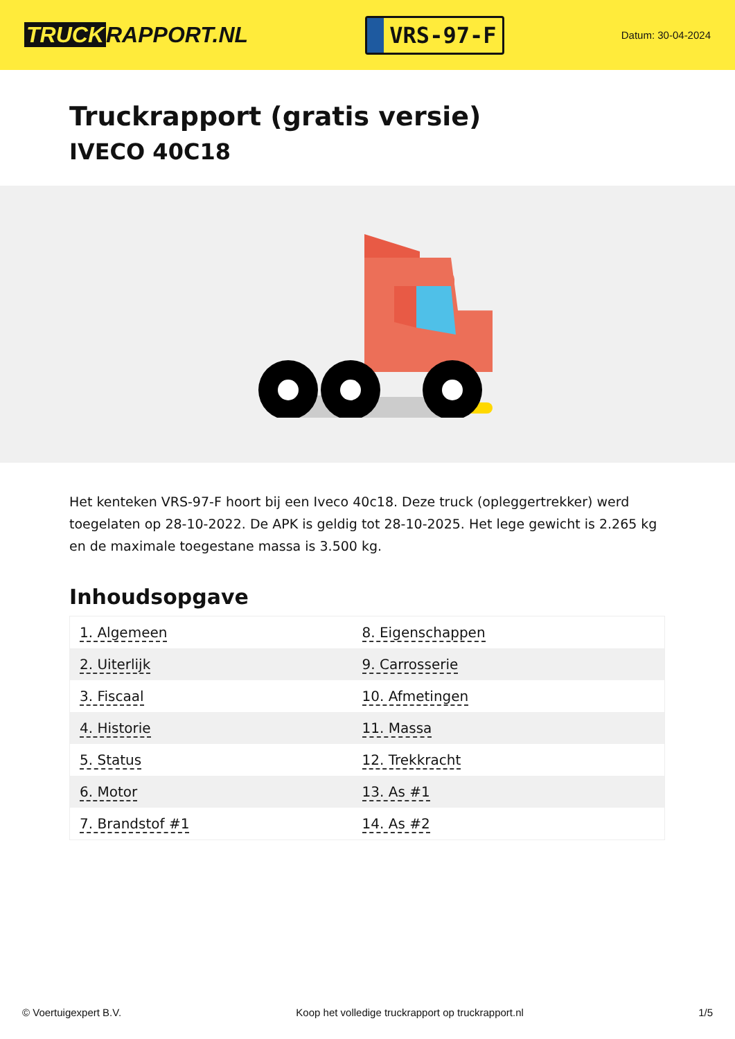TRUCK RAPPORT.NL
VRS-97-F
Datum: 30-04-2024
Truckrapport (gratis versie)
IVECO 40C18
Het kenteken VRS-97-F hoort bij een Iveco 40c18. Deze truck (opleggertrekker) werd toegelaten op 28-10-2022. De APK is geldig tot 28-10-2025. Het lege gewicht is 2.265 kg en de maximale toegestane massa is 3.500 kg.
Inhoudsopgave
| 1. Algemeen | 8. Eigenschappen |
| 2. Uiterlijk | 9. Carrosserie |
| 3. Fiscaal | 10. Afmetingen |
| 4. Historie | 11. Massa |
| 5. Status | 12. Trekkracht |
| 6. Motor | 13. As #1 |
| 7. Brandstof #1 | 14. As #2 |
© Voertuigexpert B.V. Koop het volledige truckrapport op truckrapport.nl 1/5